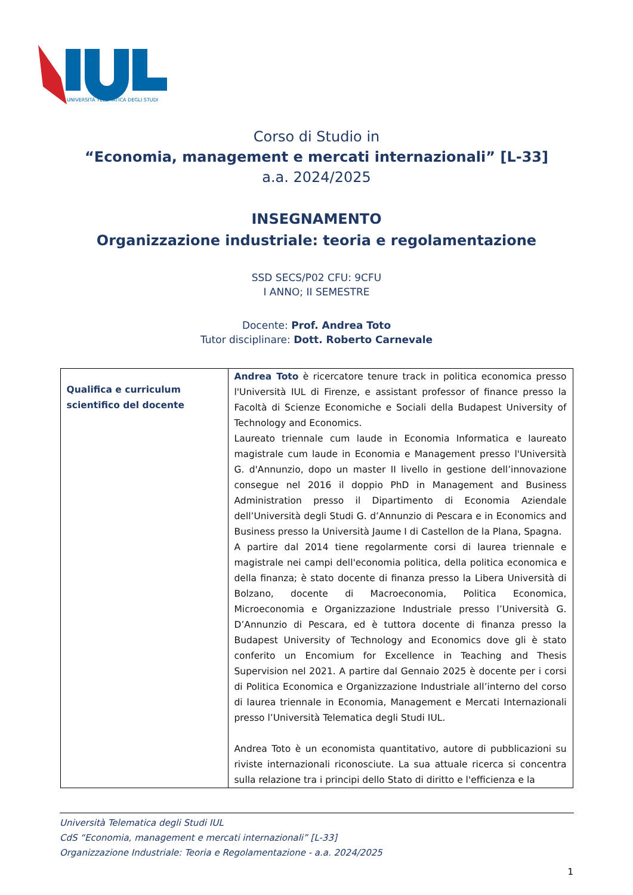UNIVERSITÀ TELEMATICA DEGLI STUDI
Corso di Studio in
“Economia, management e mercati internazionali” [L-33]
a.a. 2024/2025
INSEGNAMENTO
Organizzazione industriale: teoria e regolamentazione
SSD SECS/P02 CFU: 9CFU
I ANNO; II SEMESTRE
Docente: Prof. Andrea Toto
Tutor disciplinare: Dott. Roberto Carnevale
| Qualifica e curriculum scientifico del docente | Andrea Toto è ricercatore tenure track in politica economica presso l'Università IUL di Firenze, e assistant professor of finance presso la Facoltà di Scienze Economiche e Sociali della Budapest University of Technology and Economics. Laureato triennale cum laude in Economia Informatica e laureato magistrale cum laude in Economia e Management presso l'Università G. d'Annunzio, dopo un master II livello in gestione dell’innovazione consegue nel 2016 il doppio PhD in Management and Business Administration presso il Dipartimento di Economia Aziendale dell’Università degli Studi G. d’Annunzio di Pescara e in Economics and Business presso la Università Jaume I di Castellon de la Plana, Spagna. A partire dal 2014 tiene regolarmente corsi di laurea triennale e magistrale nei campi dell'economia politica, della politica economica e della finanza; è stato docente di finanza presso la Libera Università di Bolzano, docente di Macroeconomia, Politica Economica, Microeconomia e Organizzazione Industriale presso l’Università G. D’Annunzio di Pescara, ed è tuttora docente di finanza presso la Budapest University of Technology and Economics dove gli è stato conferito un Encomium for Excellence in Teaching and Thesis Supervision nel 2021. A partire dal Gennaio 2025 è docente per i corsi di Politica Economica e Organizzazione Industriale all’interno del corso di laurea triennale in Economia, Management e Mercati Internazionali presso l’Università Telematica degli Studi IUL. Andrea Toto è un economista quantitativo, autore di pubblicazioni su riviste internazionali riconosciute. La sua attuale ricerca si concentra sulla relazione tra i principi dello Stato di diritto e l'efficienza e la |
Università Telematica degli Studi IUL
CdS “Economia, management e mercati internazionali” [L-33]
Organizzazione Industriale: Teoria e Regolamentazione - a.a. 2024/2025
1